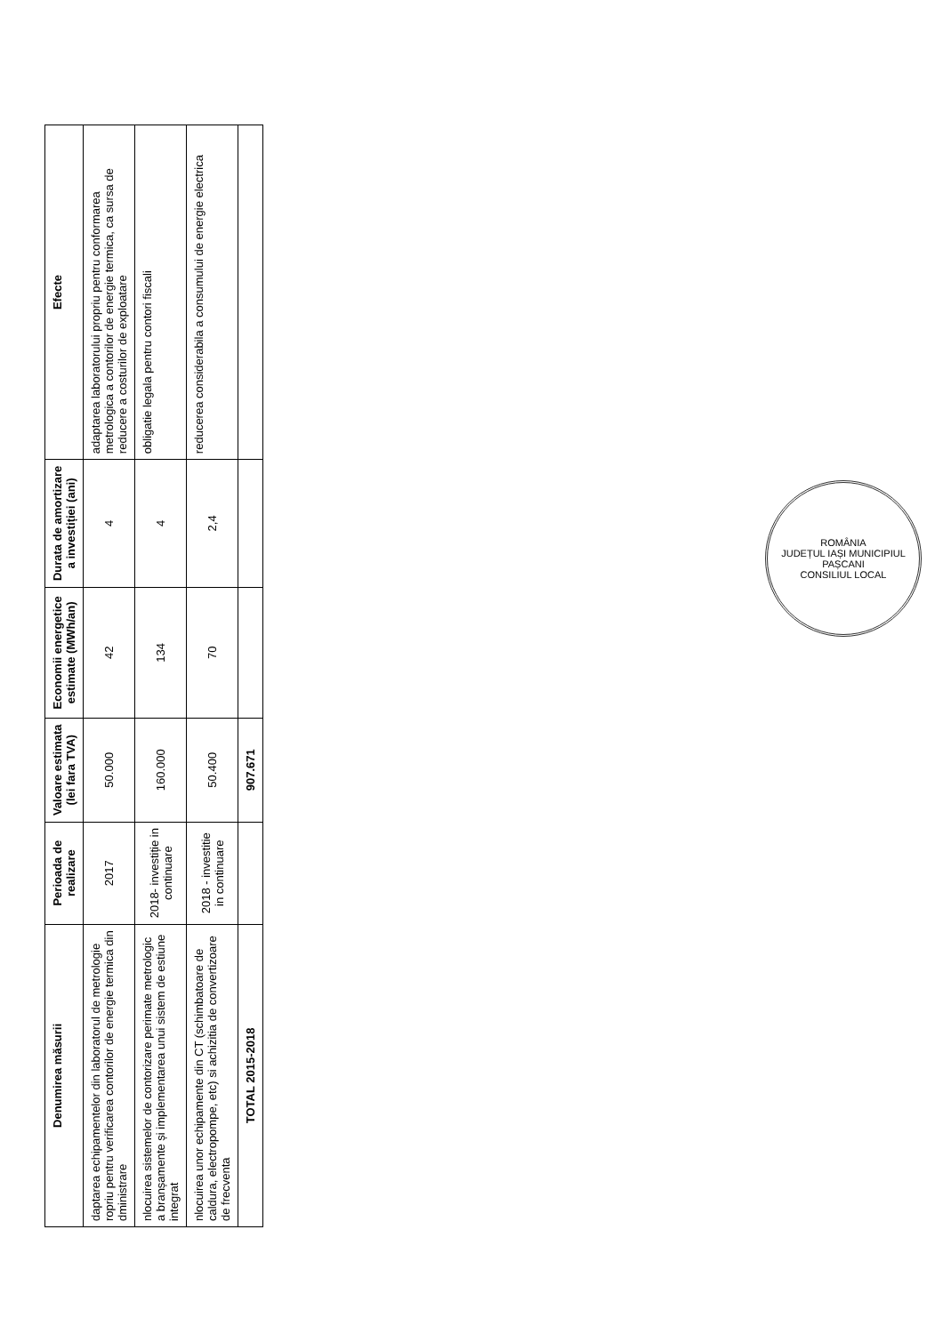| Denumirea măsurii | Perioada de realizare | Valoare estimata (lei fara TVA) | Economii energetice estimate (MWh/an) | Durata de amortizare a investiției (ani) | Efecte |
| --- | --- | --- | --- | --- | --- |
| daptarea echipamentelor din laboratorul de metrologie ropriu pentru verificarea contorilor de energie termica din dministrare | 2017 | 50.000 | 42 | 4 | adaptarea laboratorului propriu pentru conformarea metrologica a contorilor de energie termica, ca sursa de reducere a costurilor de exploatare |
| nlocuirea sistemelor de contorizare perimate metrologic a branșamente și implementarea unui sistem de estiune integrat | 2018- investiție in continuare | 160.000 | 134 | 4 | obligatie legala pentru contori fiscali |
| nlocuirea unor echipamente din CT (schimbatoare de caldura, electropompe, etc) si achizitia de convertizoare de frecventa | 2018 - investitie in continuare | 50.400 | 70 | 2,4 | reducerea considerabila a consumului de energie electrica |
| TOTAL 2015-2018 | | 907.671 | | | |
ROMÂNIA
JUDEȚUL IAȘI MUNICIPIUL PAȘCANI
CONSILIUL LOCAL